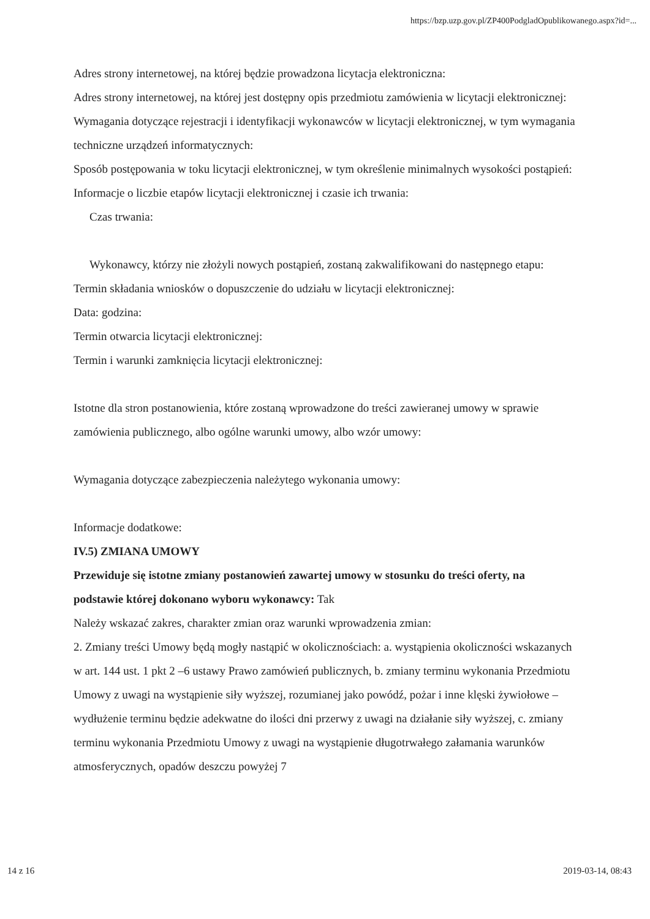https://bzp.uzp.gov.pl/ZP400PodgladOpublikowanego.aspx?id=...
Adres strony internetowej, na której będzie prowadzona licytacja elektroniczna:
Adres strony internetowej, na której jest dostępny opis przedmiotu zamówienia w licytacji elektronicznej:
Wymagania dotyczące rejestracji i identyfikacji wykonawców w licytacji elektronicznej, w tym wymagania techniczne urządzeń informatycznych:
Sposób postępowania w toku licytacji elektronicznej, w tym określenie minimalnych wysokości postąpień:
Informacje o liczbie etapów licytacji elektronicznej i czasie ich trwania:
Czas trwania:
Wykonawcy, którzy nie złożyli nowych postąpień, zostaną zakwalifikowani do następnego etapu:
Termin składania wniosków o dopuszczenie do udziału w licytacji elektronicznej:
Data: godzina:
Termin otwarcia licytacji elektronicznej:
Termin i warunki zamknięcia licytacji elektronicznej:
Istotne dla stron postanowienia, które zostaną wprowadzone do treści zawieranej umowy w sprawie zamówienia publicznego, albo ogólne warunki umowy, albo wzór umowy:
Wymagania dotyczące zabezpieczenia należytego wykonania umowy:
Informacje dodatkowe:
IV.5) ZMIANA UMOWY
Przewiduje się istotne zmiany postanowień zawartej umowy w stosunku do treści oferty, na podstawie której dokonano wyboru wykonawcy: Tak
Należy wskazać zakres, charakter zmian oraz warunki wprowadzenia zmian:
2. Zmiany treści Umowy będą mogły nastąpić w okolicznościach: a. wystąpienia okoliczności wskazanych w art. 144 ust. 1 pkt 2 –6 ustawy Prawo zamówień publicznych, b. zmiany terminu wykonania Przedmiotu Umowy z uwagi na wystąpienie siły wyższej, rozumianej jako powódź, pożar i inne klęski żywiołowe – wydłużenie terminu będzie adekwatne do ilości dni przerwy z uwagi na działanie siły wyższej, c. zmiany terminu wykonania Przedmiotu Umowy z uwagi na wystąpienie długotrwałego załamania warunków atmosferycznych, opadów deszczu powyżej 7
14 z 16 2019-03-14, 08:43